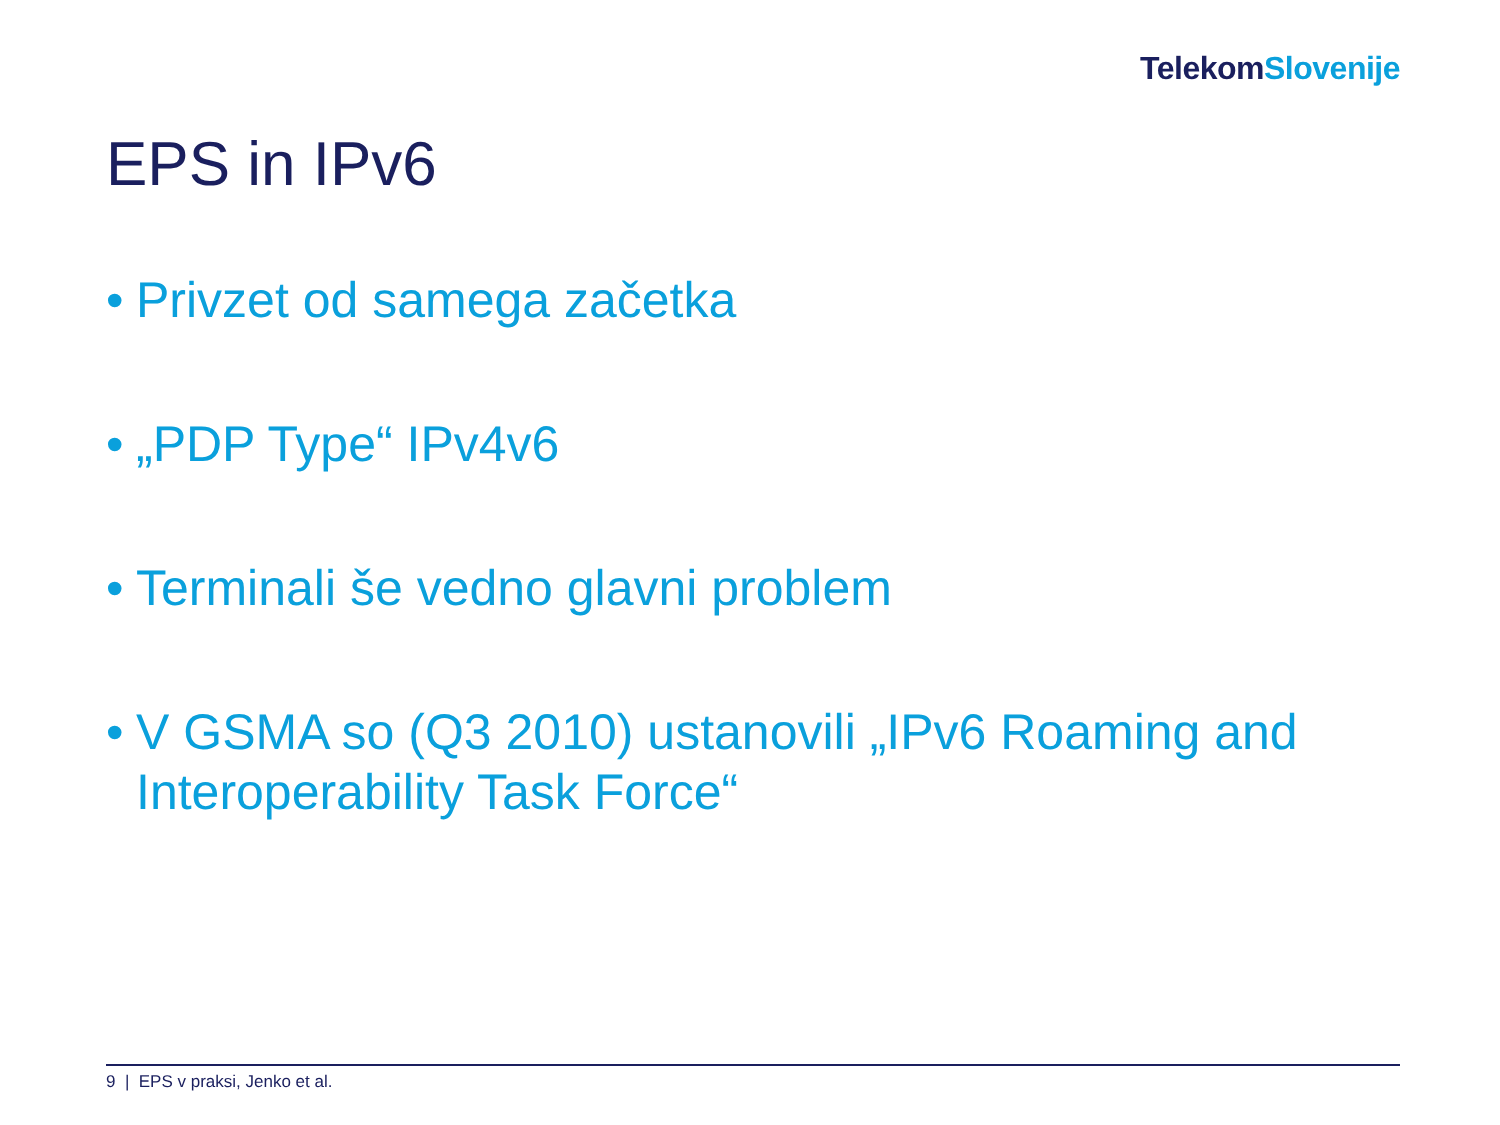Telekom Slovenije
EPS in IPv6
• Privzet od samega začetka
• „PDP Type“ IPv4v6
• Terminali še vedno glavni problem
• V GSMA so (Q3 2010) ustanovili „IPv6 Roaming and Interoperability Task Force“
9 | EPS v praksi, Jenko et al.